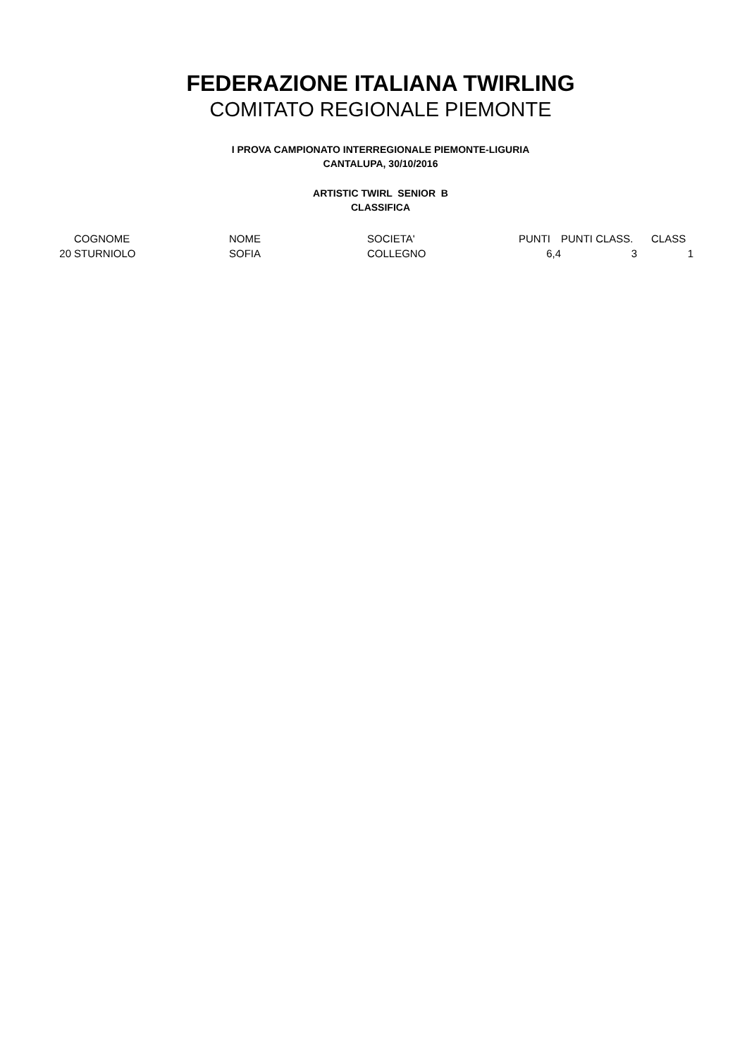FEDERAZIONE ITALIANA TWIRLING
COMITATO REGIONALE PIEMONTE
I PROVA CAMPIONATO INTERREGIONALE PIEMONTE-LIGURIA
CANTALUPA, 30/10/2016
ARTISTIC TWIRL SENIOR B
CLASSIFICA
| | COGNOME | NOME | SOCIETA' | PUNTI | PUNTI CLASS. | CLASS |
| --- | --- | --- | --- | --- | --- | --- |
| 20 | STURNIOLO | SOFIA | COLLEGNO | 6,4 | 3 | 1 |